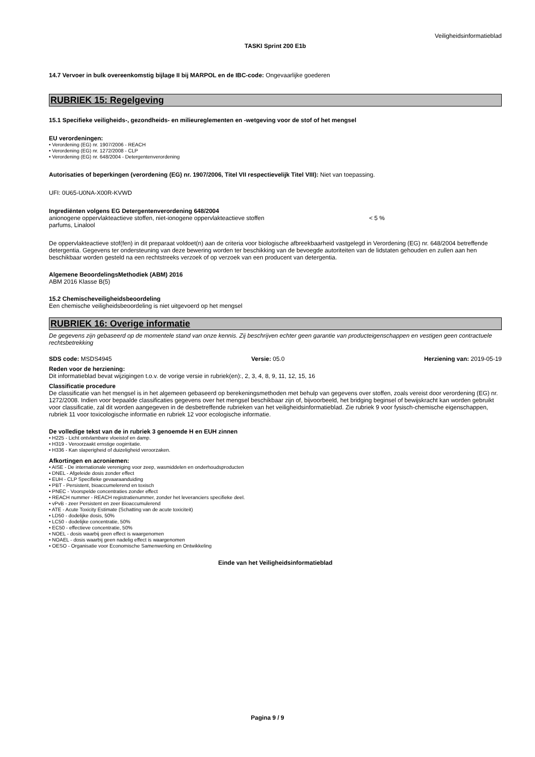Veiligheidsinformatieblad
TASKI Sprint 200 E1b
14.7 Vervoer in bulk overeenkomstig bijlage II bij MARPOL en de IBC-code: Ongevaarlijke goederen
RUBRIEK 15: Regelgeving
15.1 Specifieke veiligheids-, gezondheids- en milieureglementen en -wetgeving voor de stof of het mengsel
EU verordeningen:
• Verordening (EG) nr. 1907/2006 - REACH
• Verordening (EG) nr. 1272/2008 - CLP
• Verordening (EG) nr. 648/2004 - Detergentenverordening
Autorisaties of beperkingen (verordening (EG) nr. 1907/2006, Titel VII respectievelijk Titel VIII): Niet van toepassing.
UFI: 0U65-U0NA-X00R-KVWD
Ingrediënten volgens EG Detergentenverordening 648/2004
anionogene oppervlakteactieve stoffen, niet-ionogene oppervlakteactieve stoffen < 5 %
parfums, Linalool
De oppervlakteactieve stof(fen) in dit preparaat voldoet(n) aan de criteria voor biologische afbreekbaarheid vastgelegd in Verordening (EG) nr. 648/2004 betreffende detergentia. Gegevens ter ondersteuning van deze bewering worden ter beschikking van de bevoegde autoriteiten van de lidstaten gehouden en zullen aan hen beschikbaar worden gesteld na een rechtstreeks verzoek of op verzoek van een producent van detergentia.
Algemene BeoordelingsMethodiek (ABM) 2016
ABM 2016 Klasse B(5)
15.2 Chemischeveiligheidsbeoordeling
Een chemische veiligheidsbeoordeling is niet uitgevoerd op het mengsel
RUBRIEK 16: Overige informatie
De gegevens zijn gebaseerd op de momentele stand van onze kennis. Zij beschrijven echter geen garantie van producteigenschappen en vestigen geen contractuele rechtsbetrekking
SDS code: MSDS4945 Versie: 05.0 Herziening van: 2019-05-19
Reden voor de herziening:
Dit informatieblad bevat wijzigingen t.o.v. de vorige versie in rubriek(en):, 2, 3, 4, 8, 9, 11, 12, 15, 16
Classificatie procedure
De classificatie van het mengsel is in het algemeen gebaseerd op berekeningsmethoden met behulp van gegevens over stoffen, zoals vereist door verordening (EG) nr. 1272/2008. Indien voor bepaalde classificaties gegevens over het mengsel beschikbaar zijn of, bijvoorbeeld, het bridging beginsel of bewijskracht kan worden gebruikt voor classificatie, zal dit worden aangegeven in de desbetreffende rubrieken van het veiligheidsinformatieblad. Zie rubriek 9 voor fysisch-chemische eigenschappen, rubriek 11 voor toxicologische informatie en rubriek 12 voor ecologische informatie.
De volledige tekst van de in rubriek 3 genoemde H en EUH zinnen
• H225 - Licht ontvlambare vloeistof en damp.
• H319 - Veroorzaakt ernstige oogirritatie.
• H336 - Kan slaperigheid of duizeligheid veroorzaken.
Afkortingen en acroniemen:
• AISE - De internationale vereniging voor zeep, wasmiddelen en onderhoudsproducten
• DNEL - Afgeleide dosis zonder effect
• EUH - CLP Specifieke gevaaraanduiding
• PBT - Persistent, bioaccumelerend en toxisch
• PNEC - Voorspelde concentraties zonder effect
• REACH nummer - REACH registratienummer, zonder het leveranciers specifieke deel.
• vPvB - zeer Persistent en zeer Bioaccumulerend
• ATE - Acute Toxicity Estimate (Schatting van de acute toxiciteit)
• LD50 - dodelijke dosis, 50%
• LC50 - dodelijke concentratie, 50%
• EC50 - effectieve concentratie, 50%
• NOEL - dosis waarbij geen effect is waargenomen
• NOAEL - dosis waarbij geen nadelig effect is waargenomen
• OESO - Organisatie voor Economische Samenwerking en Ontwikkeling
Einde van het Veiligheidsinformatieblad
Pagina 9 / 9